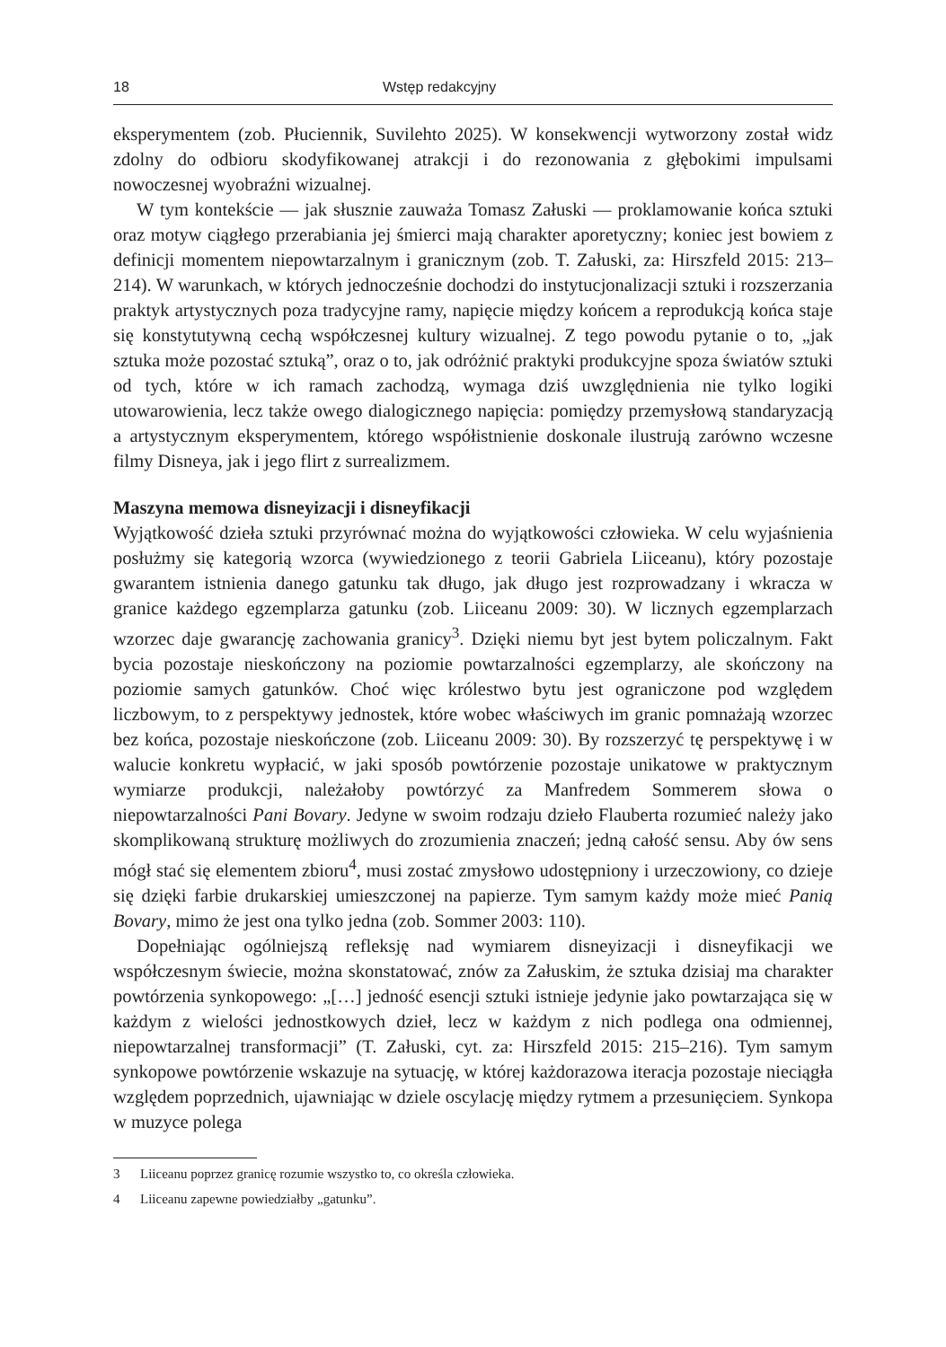18 Wstęp redakcyjny
eksperymentem (zob. Płuciennik, Suvilehto 2025). W konsekwencji wytworzony został widz zdolny do odbioru skodyfikowanej atrakcji i do rezonowania z głębokimi impulsami nowoczesnej wyobraźni wizualnej.
W tym kontekście — jak słusznie zauważa Tomasz Załuski — proklamowanie końca sztuki oraz motyw ciągłego przerabiania jej śmierci mają charakter aporetyczny; koniec jest bowiem z definicji momentem niepowtarzalnym i granicznym (zob. T. Załuski, za: Hirszfeld 2015: 213–214). W warunkach, w których jednocześnie dochodzi do instytucjonalizacji sztuki i rozszerzania praktyk artystycznych poza tradycyjne ramy, napięcie między końcem a reprodukcją końca staje się konstytutywną cechą współczesnej kultury wizualnej. Z tego powodu pytanie o to, „jak sztuka może pozostać sztuką”, oraz o to, jak odróżnić praktyki produkcyjne spoza światów sztuki od tych, które w ich ramach zachodzą, wymaga dziś uwzględnienia nie tylko logiki utowarowienia, lecz także owego dialogicznego napięcia: pomiędzy przemysłową standaryzacją a artystycznym eksperymentem, którego współistnienie doskonale ilustrują zarówno wczesne filmy Disneya, jak i jego flirt z surrealizmem.
Maszyna memowa disneyizacji i disneyfikacji
Wyjątkowość dzieła sztuki przyrównać można do wyjątkowości człowieka. W celu wyjaśnienia posłużmy się kategorią wzorca (wywiedzionego z teorii Gabriela Liiceanu), który pozostaje gwarantem istnienia danego gatunku tak długo, jak długo jest rozprowadzany i wkracza w granice każdego egzemplarza gatunku (zob. Liiceanu 2009: 30). W licznych egzemplarzach wzorzec daje gwarancję zachowania granicy<sup>3</sup>. Dzięki niemu byt jest bytem policzalnym. Fakt bycia pozostaje nieskończony na poziomie powtarzalności egzemplarzy, ale skończony na poziomie samych gatunków. Choć więc królestwo bytu jest ograniczone pod względem liczbowym, to z perspektywy jednostek, które wobec właściwych im granic pomnażają wzorzec bez końca, pozostaje nieskończone (zob. Liiceanu 2009: 30). By rozszerzyć tę perspektywę i w walucie konkretu wypłacić, w jaki sposób powtórzenie pozostaje unikatowe w praktycznym wymiarze produkcji, należałoby powtórzyć za Manfredem Sommerem słowa o niepowtarzalności Pani Bovary. Jedyne w swoim rodzaju dzieło Flauberta rozumieć należy jako skomplikowaną strukturę możliwych do zrozumienia znaczeń; jedną całość sensu. Aby ów sens mógł stać się elementem zbioru<sup>4</sup>, musi zostać zmysłowo udostępniony i urzeczowiony, co dzieje się dzięki farbie drukarskiej umieszczonej na papierze. Tym samym każdy może mieć Panią Bovary, mimo że jest ona tylko jedna (zob. Sommer 2003: 110).
Dopełniając ogólniejszą refleksję nad wymiarem disneyizacji i disneyfikacji we współczesnym świecie, można skonstatować, znów za Załuskim, że sztuka dzisiaj ma charakter powtórzenia synkopowego: „[…] jedność esencji sztuki istnieje jedynie jako powtarzająca się w każdym z wielości jednostkowych dzieł, lecz w każdym z nich podlega ona odmiennej, niepowtarzalnej transformacji” (T. Załuski, cyt. za: Hirszfeld 2015: 215–216). Tym samym synkopowe powtórzenie wskazuje na sytuację, w której każdorazowa iteracja pozostaje nieciągła względem poprzednich, ujawniając w dziele oscylację między rytmem a przesunięciem. Synkopa w muzyce polega
3 Liiceanu poprzez granicę rozumie wszystko to, co określa człowieka.
4 Liiceanu zapewne powiedziałby „gatunku”.